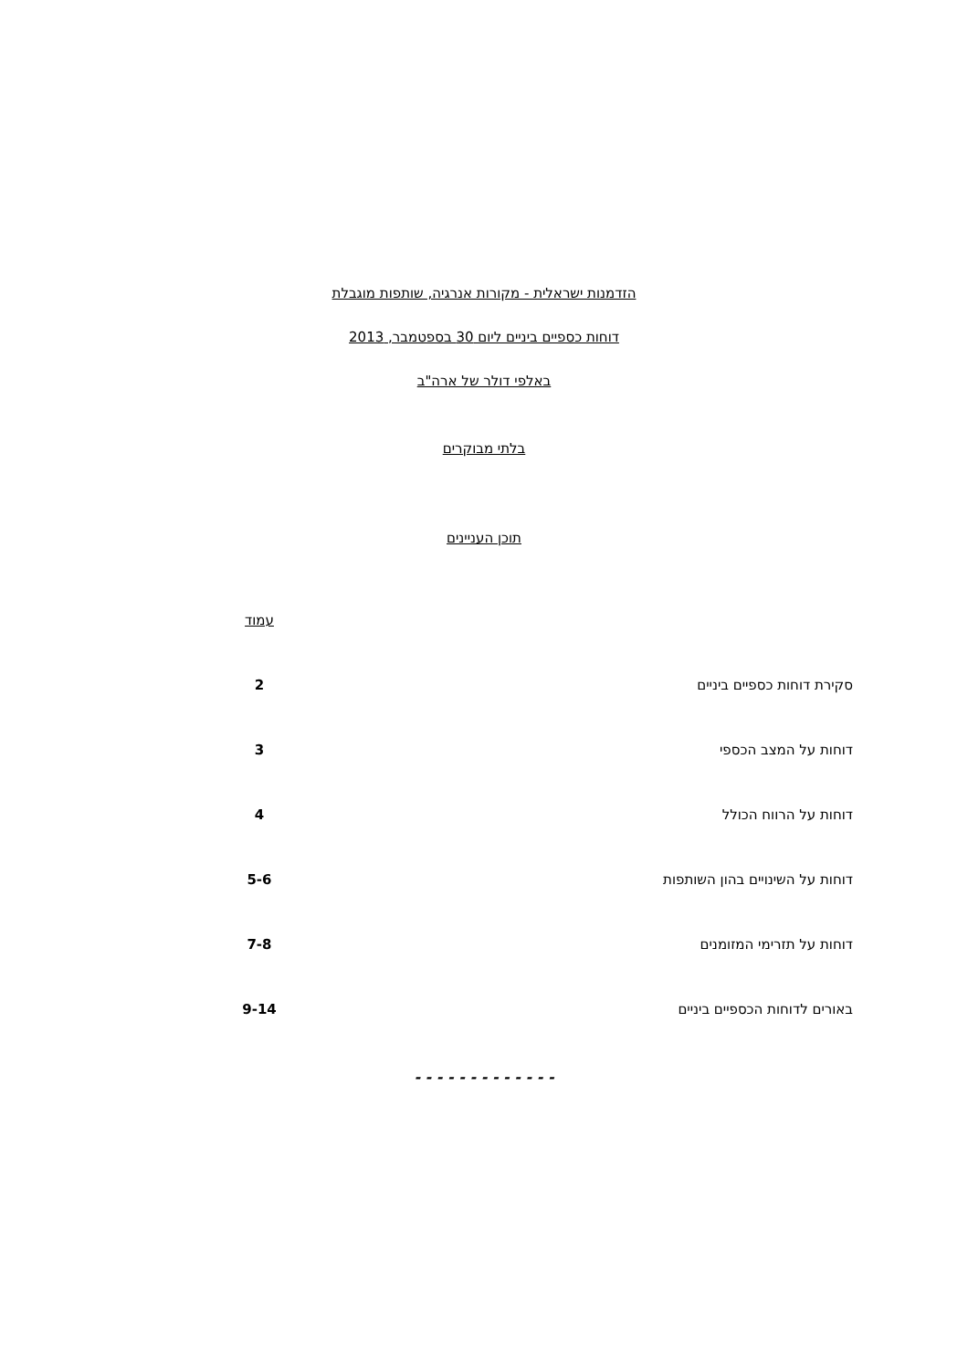הזדמנות ישראלית - מקורות אנרגיה, שותפות מוגבלת
דוחות כספיים ביניים ליום 30 בספטמבר, 2013
באלפי דולר של ארה"ב
בלתי מבוקרים
תוכן העניינים
| | עמוד |
| סקירת דוחות כספיים ביניים | 2 |
| דוחות על המצב הכספי | 3 |
| דוחות על הרווח הכולל | 4 |
| דוחות על השינויים בהון השותפות | 5-6 |
| דוחות על תזרימי המזומנים | 7-8 |
| באורים לדוחות הכספיים ביניים | 9-14 |
- - - - - - - - - - - - -